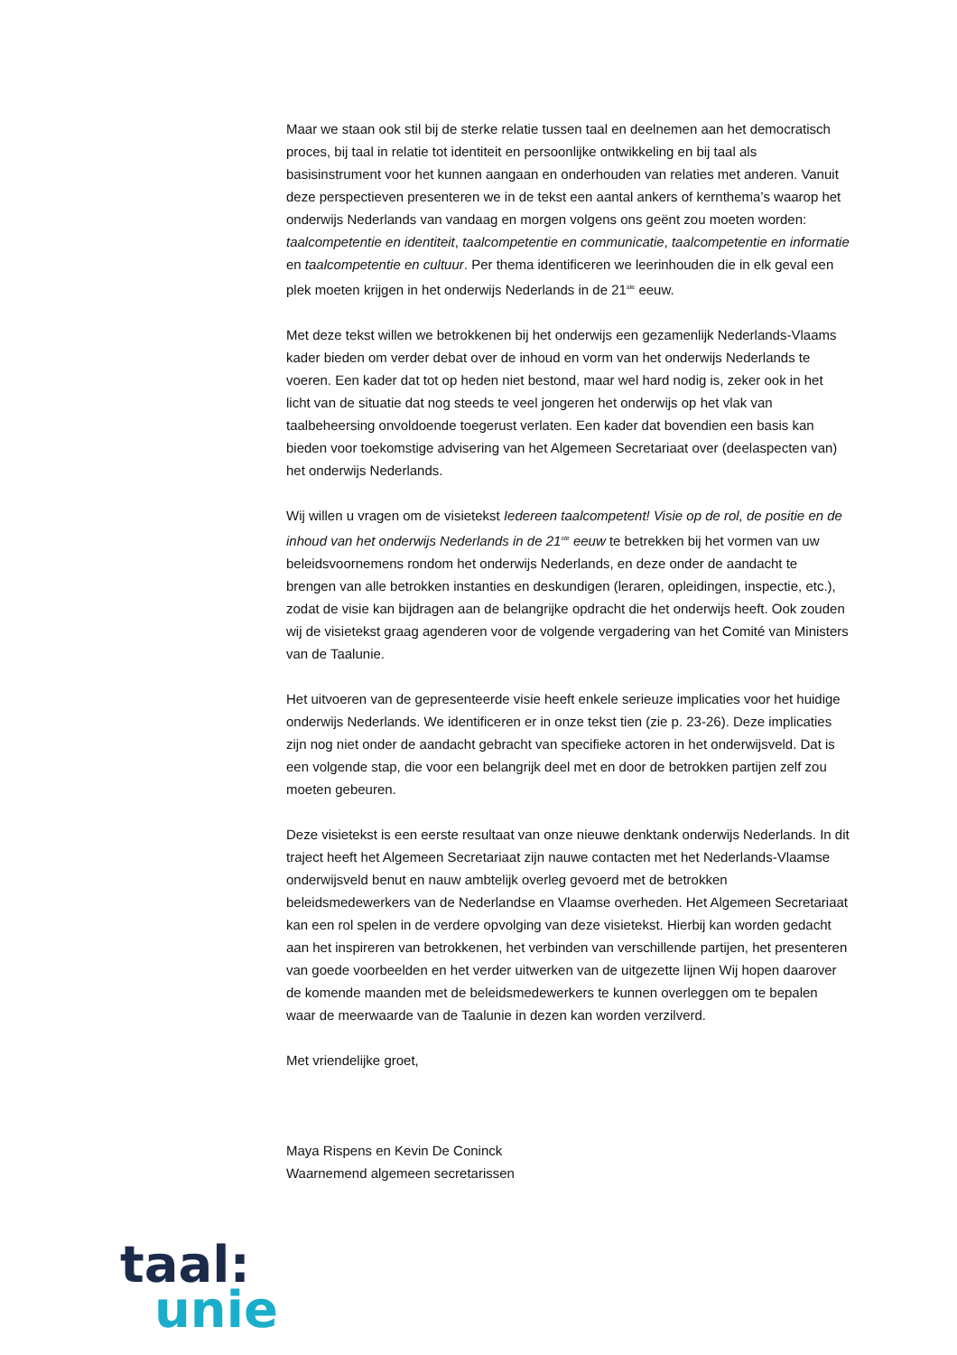Maar we staan ook stil bij de sterke relatie tussen taal en deelnemen aan het democratisch proces, bij taal in relatie tot identiteit en persoonlijke ontwikkeling en bij taal als basisinstrument voor het kunnen aangaan en onderhouden van relaties met anderen. Vanuit deze perspectieven presenteren we in de tekst een aantal ankers of kernthema’s waarop het onderwijs Nederlands van vandaag en morgen volgens ons geënt zou moeten worden: taalcompetentie en identiteit, taalcompetentie en communicatie, taalcompetentie en informatie en taalcompetentie en cultuur. Per thema identificeren we leerinhouden die in elk geval een plek moeten krijgen in het onderwijs Nederlands in de 21<sup>ste</sup> eeuw.
Met deze tekst willen we betrokkenen bij het onderwijs een gezamenlijk Nederlands-Vlaams kader bieden om verder debat over de inhoud en vorm van het onderwijs Nederlands te voeren. Een kader dat tot op heden niet bestond, maar wel hard nodig is, zeker ook in het licht van de situatie dat nog steeds te veel jongeren het onderwijs op het vlak van taalbeheersing onvoldoende toegerust verlaten. Een kader dat bovendien een basis kan bieden voor toekomstige advisering van het Algemeen Secretariaat over (deelaspecten van) het onderwijs Nederlands.
Wij willen u vragen om de visietekst Iedereen taalcompetent! Visie op de rol, de positie en de inhoud van het onderwijs Nederlands in de 21<sup>ste</sup> eeuw te betrekken bij het vormen van uw beleidsvoornemens rondom het onderwijs Nederlands, en deze onder de aandacht te brengen van alle betrokken instanties en deskundigen (leraren, opleidingen, inspectie, etc.), zodat de visie kan bijdragen aan de belangrijke opdracht die het onderwijs heeft. Ook zouden wij de visietekst graag agenderen voor de volgende vergadering van het Comité van Ministers van de Taalunie.
Het uitvoeren van de gepresenteerde visie heeft enkele serieuze implicaties voor het huidige onderwijs Nederlands. We identificeren er in onze tekst tien (zie p. 23-26). Deze implicaties zijn nog niet onder de aandacht gebracht van specifieke actoren in het onderwijsveld. Dat is een volgende stap, die voor een belangrijk deel met en door de betrokken partijen zelf zou moeten gebeuren.
Deze visietekst is een eerste resultaat van onze nieuwe denktank onderwijs Nederlands. In dit traject heeft het Algemeen Secretariaat zijn nauwe contacten met het Nederlands-Vlaamse onderwijsveld benut en nauw ambtelijk overleg gevoerd met de betrokken beleidsmedewerkers van de Nederlandse en Vlaamse overheden. Het Algemeen Secretariaat kan een rol spelen in de verdere opvolging van deze visietekst. Hierbij kan worden gedacht aan het inspireren van betrokkenen, het verbinden van verschillende partijen, het presenteren van goede voorbeelden en het verder uitwerken van de uitgezette lijnen Wij hopen daarover de komende maanden met de beleidsmedewerkers te kunnen overleggen om te bepalen waar de meerwaarde van de Taalunie in dezen kan worden verzilverd.
Met vriendelijke groet,
Maya Rispens en Kevin De Coninck
Waarnemend algemeen secretarissen
taal:
unie